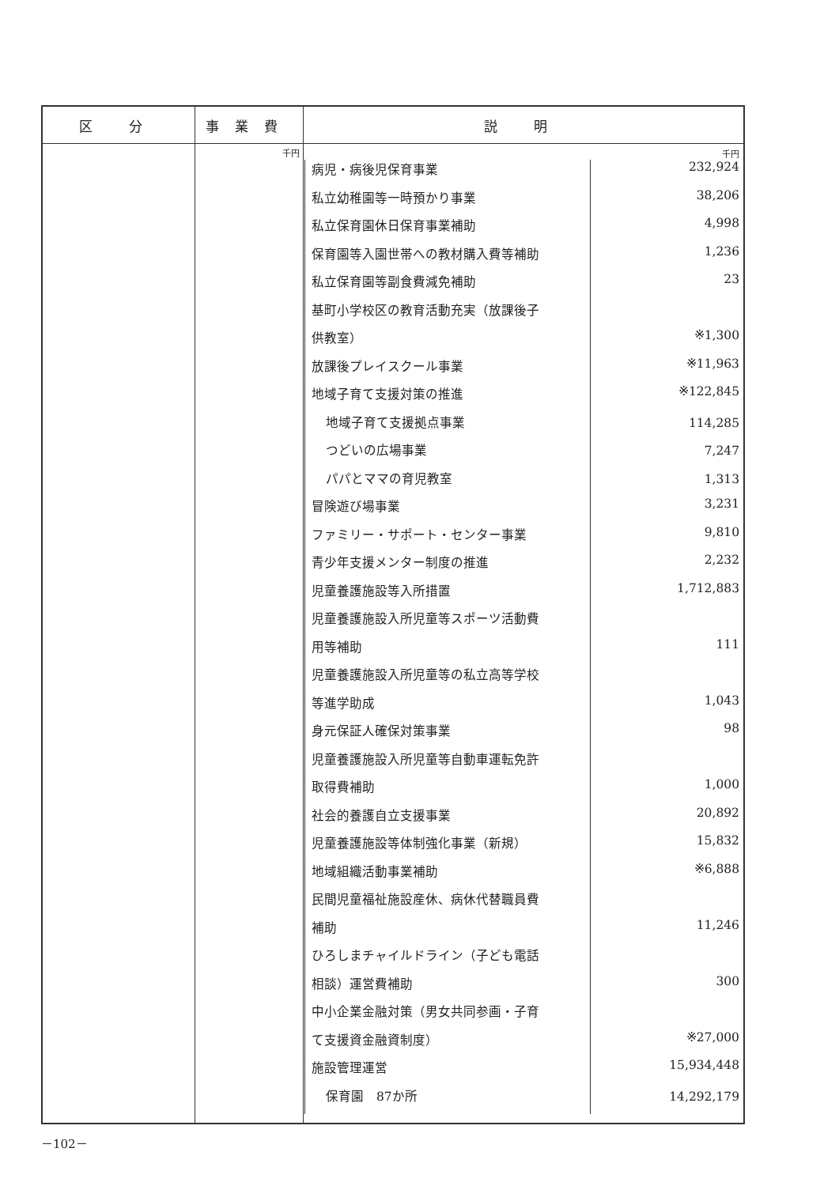| 区 分 | 事業費 | 説 明 |
| --- | --- | --- |
| | 千円 | 千円 / 病児・病後児保育事業 / 232,924 / / 私立幼稚園等一時預かり事業 / 38,206 / / 私立保育園休日保育事業補助 / 4,998 / / 保育園等入園世帯への教材購入費等補助 / 1,236 / / 私立保育園等副食費減免補助 / 23 / / 基町小学校区の教育活動充実（放課後子 / / / 供教室） / ※1,300 / / 放課後プレイスクール事業 / ※11,963 / / 地域子育て支援対策の推進 / ※122,845 / / 地域子育て支援拠点事業 / 114,285 / / つどいの広場事業 / 7,247 / / パパとママの育児教室 / 1,313 / / 冒険遊び場事業 / 3,231 / / ファミリー・サポート・センター事業 / 9,810 / / 青少年支援メンター制度の推進 / 2,232 / / 児童養護施設等入所措置 / 1,712,883 / / 児童養護施設入所児童等スポーツ活動費 / / / 用等補助 / 111 / / 児童養護施設入所児童等の私立高等学校 / / / 等進学助成 / 1,043 / / 身元保証人確保対策事業 / 98 / / 児童養護施設入所児童等自動車運転免許 / / / 取得費補助 / 1,000 / / 社会的養護自立支援事業 / 20,892 / / 児童養護施設等体制強化事業（新規） / 15,832 / / 地域組織活動事業補助 / ※6,888 / / 民間児童福祉施設産休、病休代替職員費 / / / 補助 / 11,246 / / ひろしまチャイルドライン（子ども電話 / / / 相談）運営費補助 / 300 / / 中小企業金融対策（男女共同参画・子育 / / / て支援資金融資制度） / ※27,000 / / 施設管理運営 / 15,934,448 / / 保育園 87か所 / 14,292,179 / |
－102－